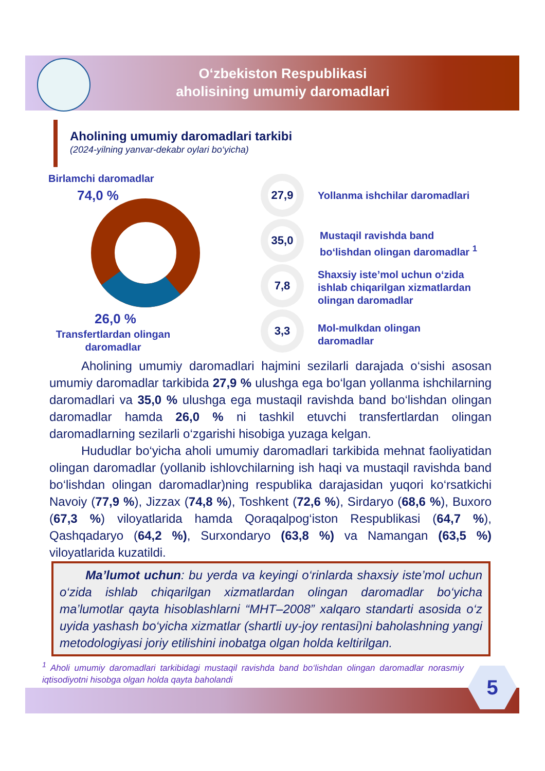O‘zbekiston Respublikasi
aholisining umumiy daromadlari
Aholining umumiy daromadlari tarkibi
(2024-yilning yanvar-dekabr oylari bo‘yicha)
Birlamchi daromadlar
74,0 %
26,0 %
Transfertlardan olingan daromadlar
27,9
35,0
7,8
3,3
Yollanma ishchilar daromadlari
Mustaqil ravishda band
bo‘lishdan olingan daromadlar <sup>1</sup>
Shaxsiy iste’mol uchun o‘zida
ishlab chiqarilgan xizmatlardan
olingan daromadlar
Mol-mulkdan olingan
daromadlar
Aholining umumiy daromadlari hajmini sezilarli darajada o‘sishi asosan umumiy daromadlar tarkibida 27,9 % ulushga ega bo‘lgan yollanma ishchilarning daromadlari va 35,0 % ulushga ega mustaqil ravishda band bo‘lishdan olingan daromadlar hamda 26,0 % ni tashkil etuvchi transfertlardan olingan daromadlarning sezilarli o‘zgarishi hisobiga yuzaga kelgan.
Hududlar bo‘yicha aholi umumiy daromadlari tarkibida mehnat faoliyatidan olingan daromadlar (yollanib ishlovchilarning ish haqi va mustaqil ravishda band bo‘lishdan olingan daromadlar)ning respublika darajasidan yuqori ko‘rsatkichi Navoiy (77,9 %), Jizzax (74,8 %), Toshkent (72,6 %), Sirdaryo (68,6 %), Buxoro (67,3 %) viloyatlarida hamda Qoraqalpog‘iston Respublikasi (64,7 %), Qashqadaryo (64,2 %), Surxondaryo (63,8 %) va Namangan (63,5 %) viloyatlarida kuzatildi.
Ma’lumot uchun: bu yerda va keyingi o‘rinlarda shaxsiy iste’mol uchun o‘zida ishlab chiqarilgan xizmatlardan olingan daromadlar bo‘yicha ma’lumotlar qayta hisoblashlarni “MHT–2008” xalqaro standarti asosida o‘z uyida yashash bo‘yicha xizmatlar (shartli uy-joy rentasi)ni baholashning yangi metodologiyasi joriy etilishini inobatga olgan holda keltirilgan.
<sup>1</sup> Aholi umumiy daromadlari tarkibidagi mustaqil ravishda band bo‘lishdan olingan daromadlar norasmiy iqtisodiyotni hisobga olgan holda qayta baholandi
5